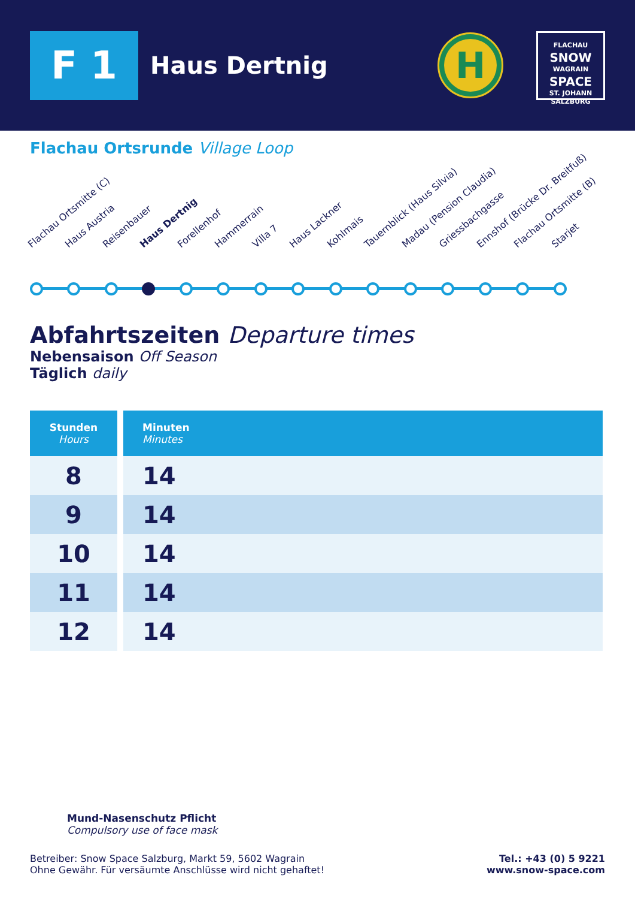F 1
Haus Dertnig
H
FLACHAU
SNOW
WAGRAIN
SPACE
ST. JOHANN
SALZBURG
Flachau Ortsrunde Village Loop
Flachau Ortsmitte (C) Haus Austria Reisenbauer Haus Dertnig Forellenhof Hammerrain Villa 7 Haus Lackner Kohlmais Tauernblick (Haus Silvia) Madau (Pension Claudia) Griessbachgasse Ennshof (Brücke Dr. Breitfuß) Flachau Ortsmitte (B) Starjet
Abfahrtszeiten Departure times
Nebensaison Off Season
Täglich daily
| Stunden Hours | Minuten Minutes |
| --- | --- |
| 8 | 14 |
| 9 | 14 |
| 10 | 14 |
| 11 | 14 |
| 12 | 14 |
Mund-Nasenschutz Pflicht
Compulsory use of face mask
Betreiber: Snow Space Salzburg, Markt 59, 5602 Wagrain
Ohne Gewähr. Für versäumte Anschlüsse wird nicht gehaftet!
Tel.: +43 (0) 5 9221
www.snow-space.com